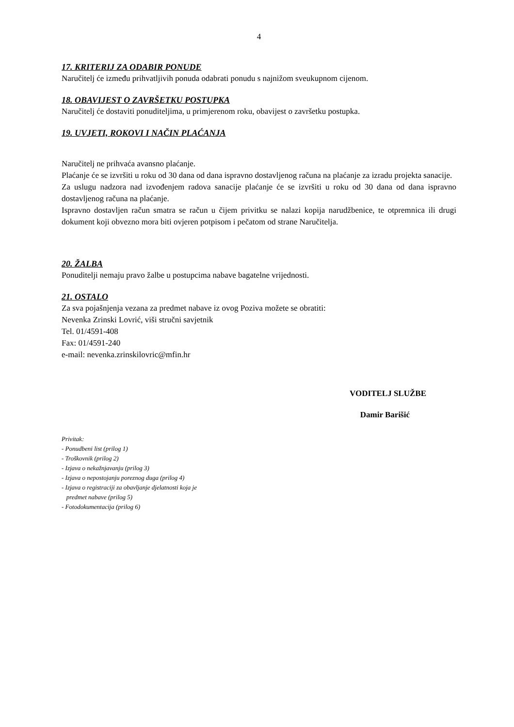4
17. KRITERIJ ZA ODABIR PONUDE
Naručitelj će između prihvatljivih ponuda odabrati ponudu s najnižom sveukupnom cijenom.
18. OBAVIJEST O ZAVRŠETKU POSTUPKA
Naručitelj će dostaviti ponuditeljima, u primjerenom roku, obavijest o završetku postupka.
19. UVJETI, ROKOVI I NAČIN PLAĆANJA
Naručitelj ne prihvaća avansno plaćanje.
Plaćanje će se izvršiti u roku od 30 dana od dana ispravno dostavljenog računa na plaćanje za izradu projekta sanacije.
Za uslugu nadzora nad izvođenjem radova sanacije plaćanje će se izvršiti u roku od 30 dana od dana ispravno dostavljenog računa na plaćanje.
Ispravno dostavljen račun smatra se račun u čijem privitku se nalazi kopija narudžbenice, te otpremnica ili drugi dokument koji obvezno mora biti ovjeren potpisom i pečatom od strane Naručitelja.
20. ŽALBA
Ponuditelji nemaju pravo žalbe u postupcima nabave bagatelne vrijednosti.
21. OSTALO
Za sva pojašnjenja vezana za predmet nabave iz ovog Poziva možete se obratiti:
Nevenka Zrinski Lovrić, viši stručni savjetnik
Tel. 01/4591-408
Fax: 01/4591-240
e-mail: nevenka.zrinskilovric@mfin.hr
VODITELJ SLUŽBE
Damir Barišić
Privitak:
- Ponudbeni list (prilog 1)
- Troškovnik (prilog 2)
- Izjava o nekažnjavanju (prilog 3)
- Izjava o nepostojanju poreznog duga (prilog 4)
- Izjava o registraciji za obavljanje djelatnosti koja je
predmet nabave (prilog 5)
- Fotodokumentacija (prilog 6)